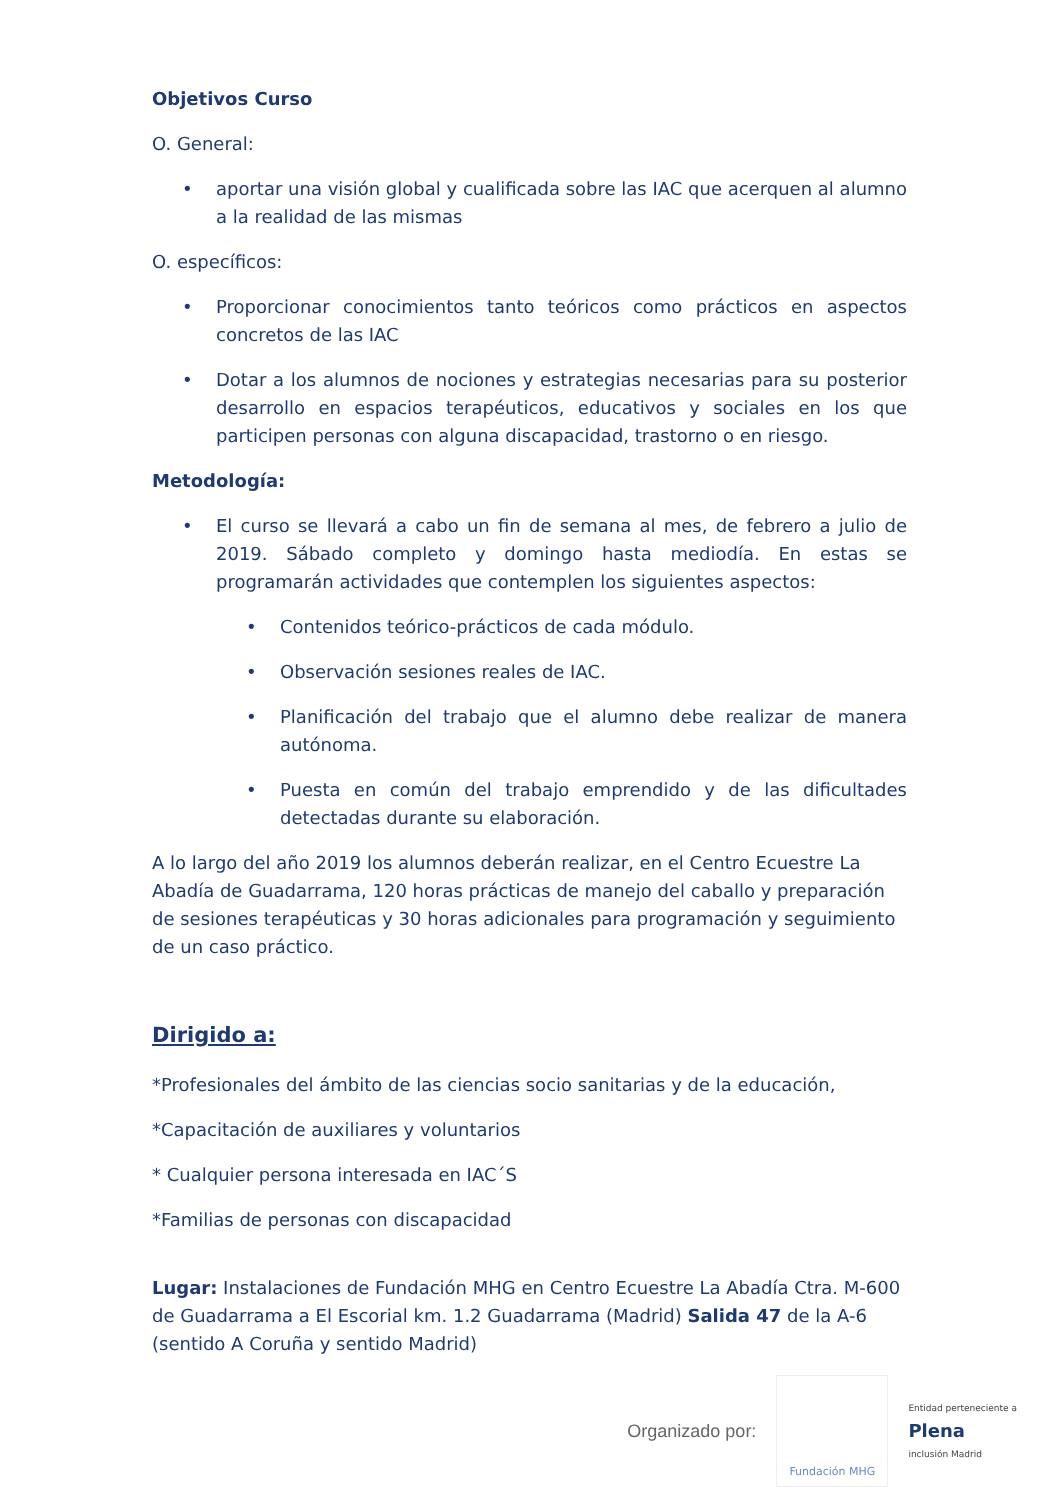Objetivos Curso
O. General:
• aportar una visión global y cualificada sobre las IAC que acerquen al alumno a la realidad de las mismas
O. específicos:
• Proporcionar conocimientos tanto teóricos como prácticos en aspectos concretos de las IAC
• Dotar a los alumnos de nociones y estrategias necesarias para su posterior desarrollo en espacios terapéuticos, educativos y sociales en los que participen personas con alguna discapacidad, trastorno o en riesgo.
Metodología:
• El curso se llevará a cabo un fin de semana al mes, de febrero a julio de 2019. Sábado completo y domingo hasta mediodía. En estas se programarán actividades que contemplen los siguientes aspectos:
• Contenidos teórico-prácticos de cada módulo.
• Observación sesiones reales de IAC.
• Planificación del trabajo que el alumno debe realizar de manera autónoma.
• Puesta en común del trabajo emprendido y de las dificultades detectadas durante su elaboración.
A lo largo del año 2019 los alumnos deberán realizar, en el Centro Ecuestre La Abadía de Guadarrama, 120 horas prácticas de manejo del caballo y preparación de sesiones terapéuticas y 30 horas adicionales para programación y seguimiento de un caso práctico.
Dirigido a:
*Profesionales del ámbito de las ciencias socio sanitarias y de la educación,
*Capacitación de auxiliares y voluntarios
* Cualquier persona interesada en IAC´S
*Familias de personas con discapacidad
Lugar: Instalaciones de Fundación MHG en Centro Ecuestre La Abadía Ctra. M-600 de Guadarrama a El Escorial km. 1.2 Guadarrama (Madrid) Salida 47 de la A-6 (sentido A Coruña y sentido Madrid)
Organizado por:
Fundación MHG
Entidad perteneciente a
Plena
inclusión Madrid